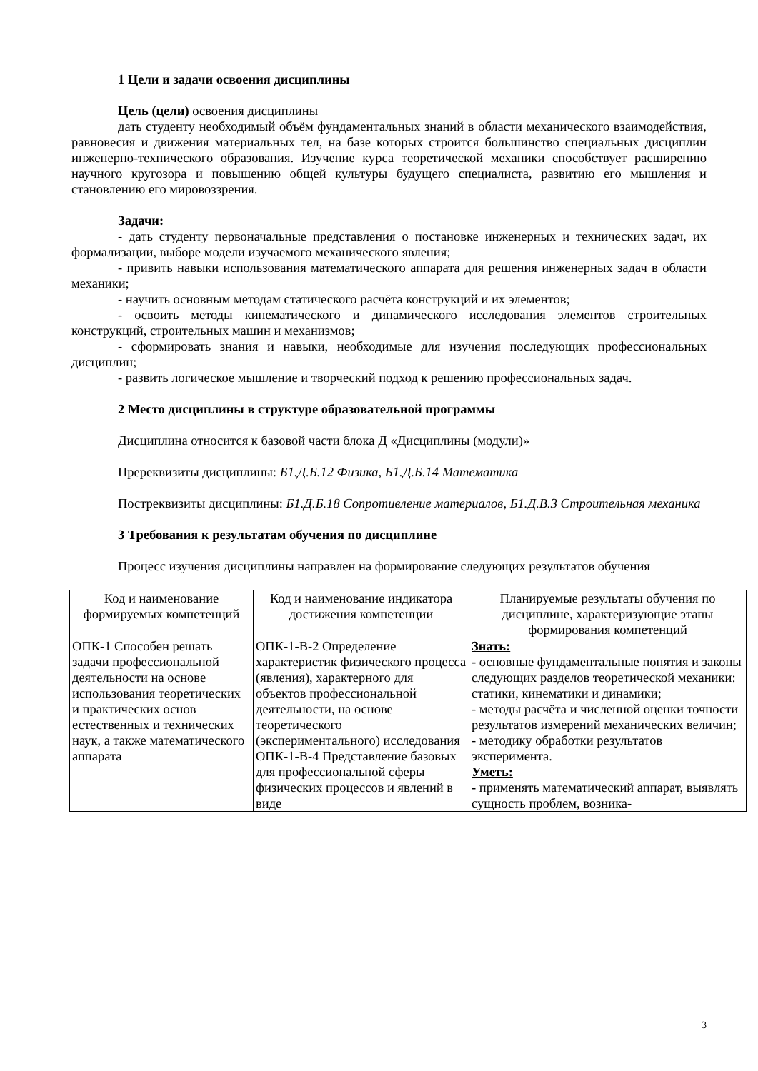1 Цели и задачи освоения дисциплины
Цель (цели) освоения дисциплины
дать студенту необходимый объём фундаментальных знаний в области механического взаимодействия, равновесия и движения материальных тел, на базе которых строится большинство специальных дисциплин инженерно-технического образования. Изучение курса теоретической механики способствует расширению научного кругозора и повышению общей культуры будущего специалиста, развитию его мышления и становлению его мировоззрения.
Задачи:
- дать студенту первоначальные представления о постановке инженерных и технических задач, их формализации, выборе модели изучаемого механического явления;
- привить навыки использования математического аппарата для решения инженерных задач в области механики;
- научить основным методам статического расчёта конструкций и их элементов;
- освоить методы кинематического и динамического исследования элементов строительных конструкций, строительных машин и механизмов;
- сформировать знания и навыки, необходимые для изучения последующих профессиональных дисциплин;
- развить логическое мышление и творческий подход к решению профессиональных задач.
2 Место дисциплины в структуре образовательной программы
Дисциплина относится к базовой части блока Д «Дисциплины (модули)»
Пререквизиты дисциплины: Б1.Д.Б.12 Физика, Б1.Д.Б.14 Математика
Постреквизиты дисциплины: Б1.Д.Б.18 Сопротивление материалов, Б1.Д.В.3 Строительная механика
3 Требования к результатам обучения по дисциплине
Процесс изучения дисциплины направлен на формирование следующих результатов обучения
| Код и наименование формируемых компетенций | Код и наименование индикатора достижения компетенции | Планируемые результаты обучения по дисциплине, характеризующие этапы формирования компетенций |
| --- | --- | --- |
| ОПК-1 Способен решать задачи профессиональной деятельности на основе использования теоретических и практических основ естественных и технических наук, а также математического аппарата | ОПК-1-В-2 Определение характеристик физического процесса (явления), характерного для объектов профессиональной деятельности, на основе теоретического (экспериментального) исследования ОПК-1-В-4 Представление базовых для профессиональной сферы физических процессов и явлений в виде | Знать: - основные фундаментальные понятия и законы следующих разделов теоретической механики: статики, кинематики и динамики; - методы расчёта и численной оценки точности результатов измерений механических величин; - методику обработки результатов эксперимента. Уметь: - применять математический аппарат, выявлять сущность проблем, возника- |
3